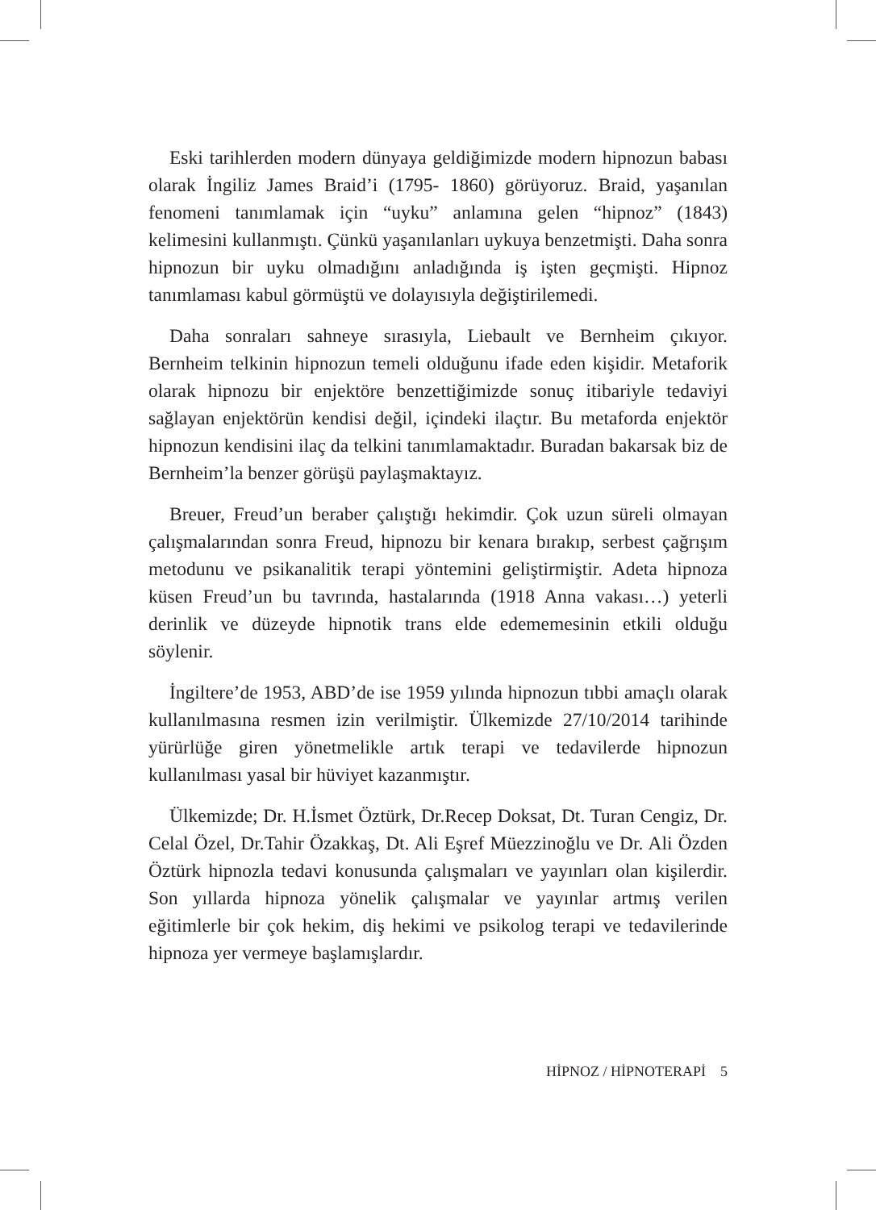Eski tarihlerden modern dünyaya geldiğimizde modern hipnozun babası olarak İngiliz James Braid’i (1795- 1860) görüyoruz. Braid, yaşanılan fenomeni tanımlamak için “uyku” anlamına gelen “hipnoz” (1843) kelimesini kullanmıştı. Çünkü yaşanılanları uykuya benzetmişti. Daha sonra hipnozun bir uyku olmadığını anladığında iş işten geçmişti. Hipnoz tanımlaması kabul görmüştü ve dolayısıyla değiştirilemedi.
Daha sonraları sahneye sırasıyla, Liebault ve Bernheim çıkıyor. Bernheim telkinin hipnozun temeli olduğunu ifade eden kişidir. Metaforik olarak hipnozu bir enjektöre benzettiğimizde sonuç itibariyle tedaviyi sağlayan enjektörün kendisi değil, içindeki ilaçtır. Bu metaforda enjektör hipnozun kendisini ilaç da telkini tanımlamaktadır. Buradan bakarsak biz de Bernheim’la benzer görüşü paylaşmaktayız.
Breuer, Freud’un beraber çalıştığı hekimdir. Çok uzun süreli olmayan çalışmalarından sonra Freud, hipnozu bir kenara bırakıp, serbest çağrışım metodunu ve psikanalitik terapi yöntemini geliştirmiştir. Adeta hipnoza küsen Freud’un bu tavrında, hastalarında (1918 Anna vakası…) yeterli derinlik ve düzeyde hipnotik trans elde edememesinin etkili olduğu söylenir.
İngiltere’de 1953, ABD’de ise 1959 yılında hipnozun tıbbi amaçlı olarak kullanılmasına resmen izin verilmiştir. Ülkemizde 27/10/2014 tarihinde yürürlüğe giren yönetmelikle artık terapi ve tedavilerde hipnozun kullanılması yasal bir hüviyet kazanmıştır.
Ülkemizde; Dr. H.İsmet Öztürk, Dr.Recep Doksat, Dt. Turan Cengiz, Dr. Celal Özel, Dr.Tahir Özakkaş, Dt. Ali Eşref Müezzinoğlu ve Dr. Ali Özden Öztürk hipnozla tedavi konusunda çalışmaları ve yayınları olan kişilerdir. Son yıllarda hipnoza yönelik çalışmalar ve yayınlar artmış verilen eğitimlerle bir çok hekim, diş hekimi ve psikolog terapi ve tedavilerinde hipnoza yer vermeye başlamışlardır.
HİPNOZ / HİPNOTERAPİ 5